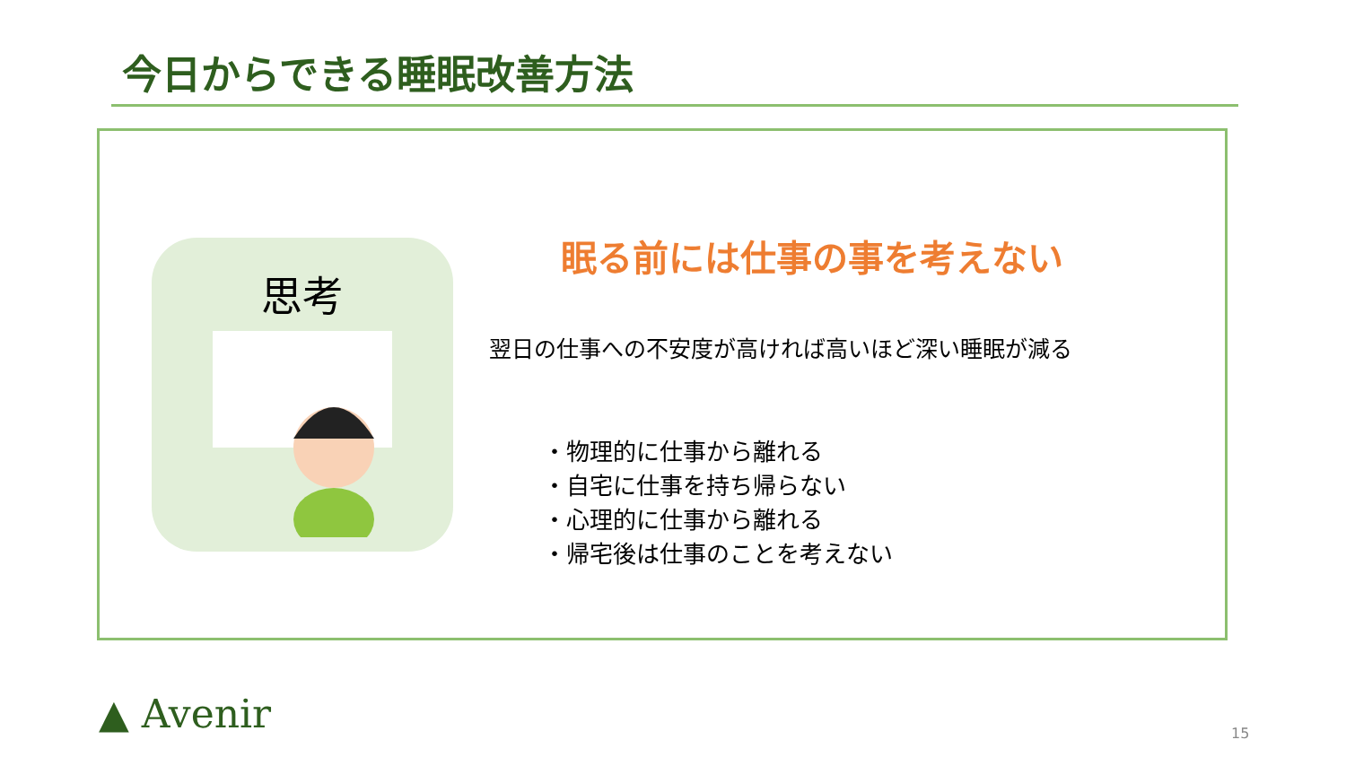今日からできる睡眠改善方法
思考
眠る前には仕事の事を考えない
翌日の仕事への不安度が高ければ高いほど深い睡眠が減る
・物理的に仕事から離れる
・自宅に仕事を持ち帰らない
・心理的に仕事から離れる
・帰宅後は仕事のことを考えない
▲ Avenir 15